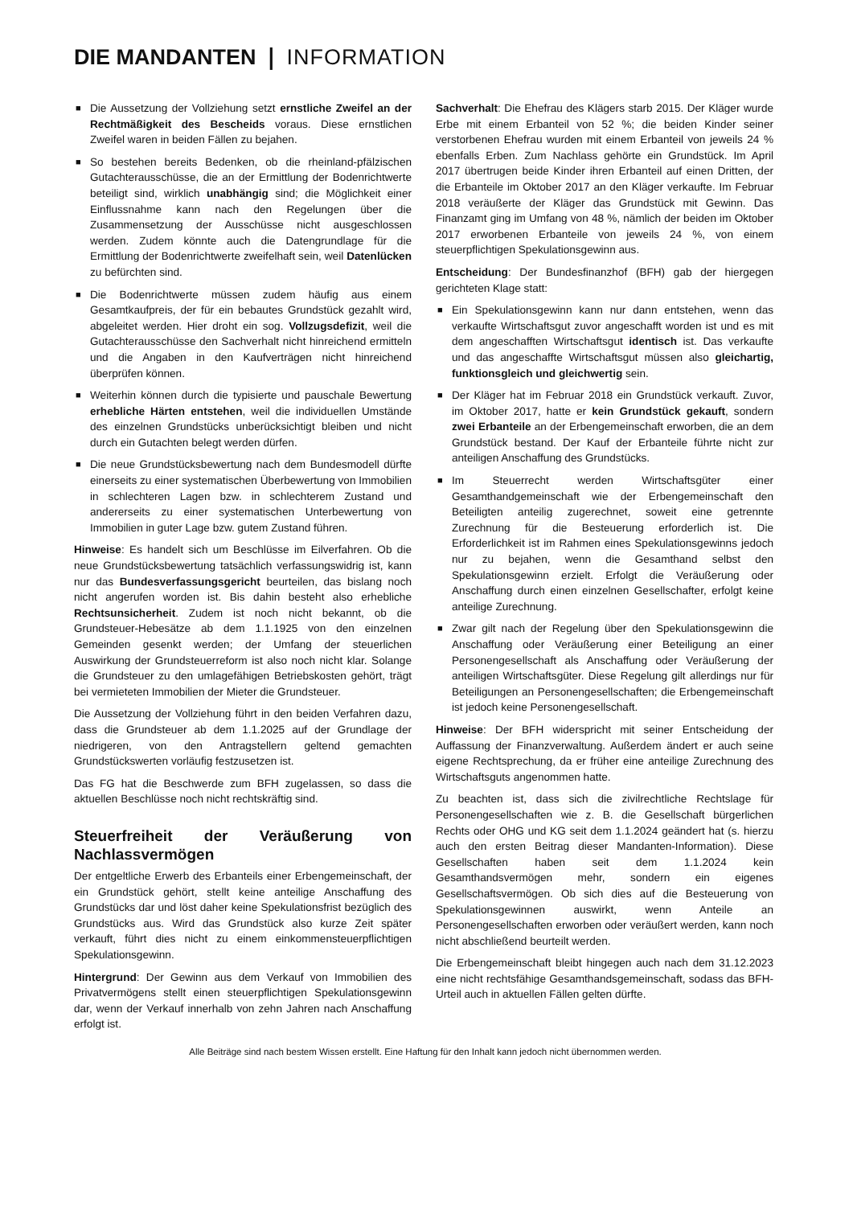DIE MANDANTEN ❘ INFORMATION
■ Die Aussetzung der Vollziehung setzt ernstliche Zweifel an der Rechtmäßigkeit des Bescheids voraus. Diese ernstlichen Zweifel waren in beiden Fällen zu bejahen.
■ So bestehen bereits Bedenken, ob die rheinland-pfälzischen Gutachterausschüsse, die an der Ermittlung der Bodenrichtwerte beteiligt sind, wirklich unabhängig sind; die Möglichkeit einer Einflussnahme kann nach den Regelungen über die Zusammensetzung der Ausschüsse nicht ausgeschlossen werden. Zudem könnte auch die Datengrundlage für die Ermittlung der Bodenrichtwerte zweifelhaft sein, weil Datenlücken zu befürchten sind.
■ Die Bodenrichtwerte müssen zudem häufig aus einem Gesamtkaufpreis, der für ein bebautes Grundstück gezahlt wird, abgeleitet werden. Hier droht ein sog. Vollzugsdefizit, weil die Gutachterausschüsse den Sachverhalt nicht hinreichend ermitteln und die Angaben in den Kaufverträgen nicht hinreichend überprüfen können.
■ Weiterhin können durch die typisierte und pauschale Bewertung erhebliche Härten entstehen, weil die individuellen Umstände des einzelnen Grundstücks unberücksichtigt bleiben und nicht durch ein Gutachten belegt werden dürfen.
■ Die neue Grundstücksbewertung nach dem Bundesmodell dürfte einerseits zu einer systematischen Überbewertung von Immobilien in schlechteren Lagen bzw. in schlechterem Zustand und andererseits zu einer systematischen Unterbewertung von Immobilien in guter Lage bzw. gutem Zustand führen.
Hinweise: Es handelt sich um Beschlüsse im Eilverfahren. Ob die neue Grundstücksbewertung tatsächlich verfassungswidrig ist, kann nur das Bundesverfassungsgericht beurteilen, das bislang noch nicht angerufen worden ist. Bis dahin besteht also erhebliche Rechtsunsicherheit. Zudem ist noch nicht bekannt, ob die Grundsteuer-Hebesätze ab dem 1.1.1925 von den einzelnen Gemeinden gesenkt werden; der Umfang der steuerlichen Auswirkung der Grundsteuerreform ist also noch nicht klar. Solange die Grundsteuer zu den umlagefähigen Betriebskosten gehört, trägt bei vermieteten Immobilien der Mieter die Grundsteuer.
Die Aussetzung der Vollziehung führt in den beiden Verfahren dazu, dass die Grundsteuer ab dem 1.1.2025 auf der Grundlage der niedrigeren, von den Antragstellern geltend gemachten Grundstückswerten vorläufig festzusetzen ist.
Das FG hat die Beschwerde zum BFH zugelassen, so dass die aktuellen Beschlüsse noch nicht rechtskräftig sind.
Steuerfreiheit der Veräußerung von Nachlassvermögen
Der entgeltliche Erwerb des Erbanteils einer Erbengemeinschaft, der ein Grundstück gehört, stellt keine anteilige Anschaffung des Grundstücks dar und löst daher keine Spekulationsfrist bezüglich des Grundstücks aus. Wird das Grundstück also kurze Zeit später verkauft, führt dies nicht zu einem einkommensteuerpflichtigen Spekulationsgewinn.
Hintergrund: Der Gewinn aus dem Verkauf von Immobilien des Privatvermögens stellt einen steuerpflichtigen Spekulationsgewinn dar, wenn der Verkauf innerhalb von zehn Jahren nach Anschaffung erfolgt ist.
Sachverhalt: Die Ehefrau des Klägers starb 2015. Der Kläger wurde Erbe mit einem Erbanteil von 52 %; die beiden Kinder seiner verstorbenen Ehefrau wurden mit einem Erbanteil von jeweils 24 % ebenfalls Erben. Zum Nachlass gehörte ein Grundstück. Im April 2017 übertrugen beide Kinder ihren Erbanteil auf einen Dritten, der die Erbanteile im Oktober 2017 an den Kläger verkaufte. Im Februar 2018 veräußerte der Kläger das Grundstück mit Gewinn. Das Finanzamt ging im Umfang von 48 %, nämlich der beiden im Oktober 2017 erworbenen Erbanteile von jeweils 24 %, von einem steuerpflichtigen Spekulationsgewinn aus.
Entscheidung: Der Bundesfinanzhof (BFH) gab der hiergegen gerichteten Klage statt:
■ Ein Spekulationsgewinn kann nur dann entstehen, wenn das verkaufte Wirtschaftsgut zuvor angeschafft worden ist und es mit dem angeschafften Wirtschaftsgut identisch ist. Das verkaufte und das angeschaffte Wirtschaftsgut müssen also gleichartig, funktionsgleich und gleichwertig sein.
■ Der Kläger hat im Februar 2018 ein Grundstück verkauft. Zuvor, im Oktober 2017, hatte er kein Grundstück gekauft, sondern zwei Erbanteile an der Erbengemeinschaft erworben, die an dem Grundstück bestand. Der Kauf der Erbanteile führte nicht zur anteiligen Anschaffung des Grundstücks.
■ Im Steuerrecht werden Wirtschaftsgüter einer Gesamthandgemeinschaft wie der Erbengemeinschaft den Beteiligten anteilig zugerechnet, soweit eine getrennte Zurechnung für die Besteuerung erforderlich ist. Die Erforderlichkeit ist im Rahmen eines Spekulationsgewinns jedoch nur zu bejahen, wenn die Gesamthand selbst den Spekulationsgewinn erzielt. Erfolgt die Veräußerung oder Anschaffung durch einen einzelnen Gesellschafter, erfolgt keine anteilige Zurechnung.
■ Zwar gilt nach der Regelung über den Spekulationsgewinn die Anschaffung oder Veräußerung einer Beteiligung an einer Personengesellschaft als Anschaffung oder Veräußerung der anteiligen Wirtschaftsgüter. Diese Regelung gilt allerdings nur für Beteiligungen an Personengesellschaften; die Erbengemeinschaft ist jedoch keine Personengesellschaft.
Hinweise: Der BFH widerspricht mit seiner Entscheidung der Auffassung der Finanzverwaltung. Außerdem ändert er auch seine eigene Rechtsprechung, da er früher eine anteilige Zurechnung des Wirtschaftsguts angenommen hatte.
Zu beachten ist, dass sich die zivilrechtliche Rechtslage für Personengesellschaften wie z. B. die Gesellschaft bürgerlichen Rechts oder OHG und KG seit dem 1.1.2024 geändert hat (s. hierzu auch den ersten Beitrag dieser Mandanten-Information). Diese Gesellschaften haben seit dem 1.1.2024 kein Gesamthandsvermögen mehr, sondern ein eigenes Gesellschaftsvermögen. Ob sich dies auf die Besteuerung von Spekulationsgewinnen auswirkt, wenn Anteile an Personengesellschaften erworben oder veräußert werden, kann noch nicht abschließend beurteilt werden.
Die Erbengemeinschaft bleibt hingegen auch nach dem 31.12.2023 eine nicht rechtsfähige Gesamthandsgemeinschaft, sodass das BFH-Urteil auch in aktuellen Fällen gelten dürfte.
Alle Beiträge sind nach bestem Wissen erstellt. Eine Haftung für den Inhalt kann jedoch nicht übernommen werden.